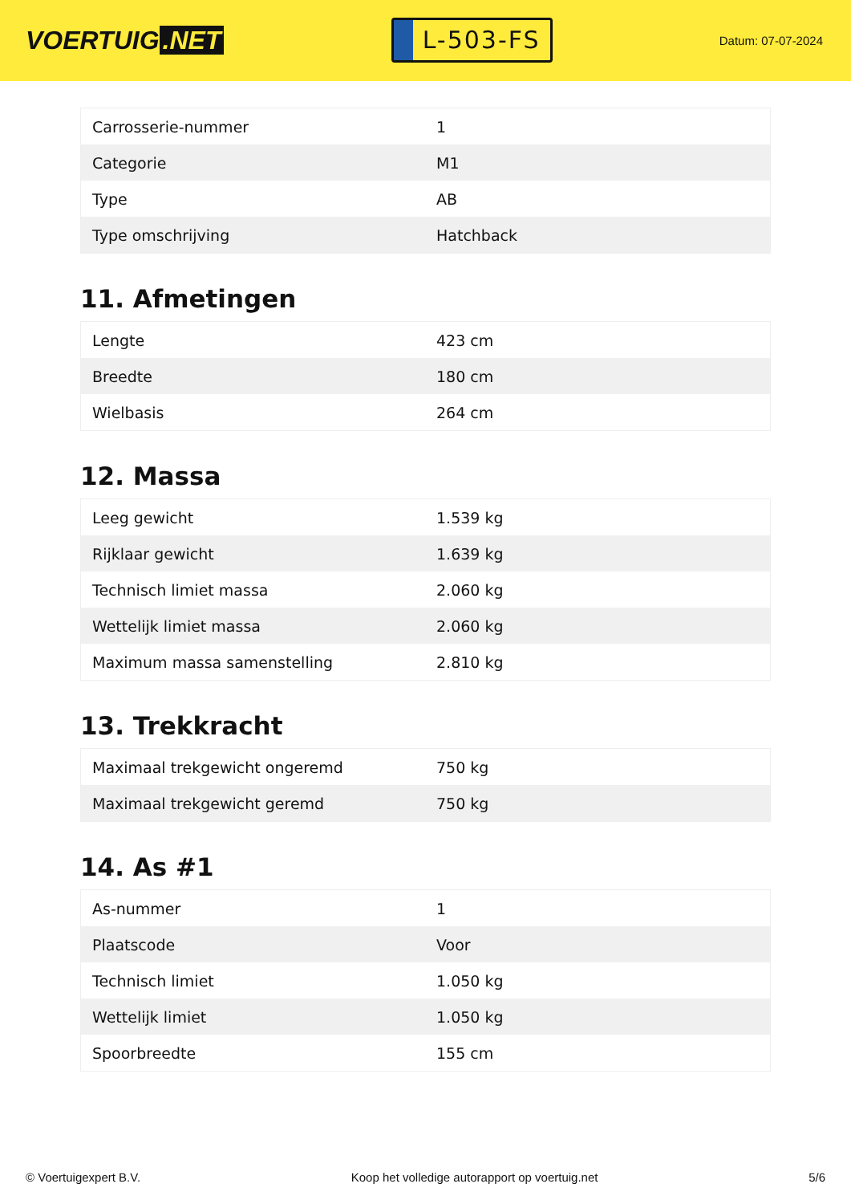VOERTUIG.NET
L-503-FS
Datum: 07-07-2024
| Carrosserie-nummer | 1 |
| Categorie | M1 |
| Type | AB |
| Type omschrijving | Hatchback |
11. Afmetingen
| Lengte | 423 cm |
| Breedte | 180 cm |
| Wielbasis | 264 cm |
12. Massa
| Leeg gewicht | 1.539 kg |
| Rijklaar gewicht | 1.639 kg |
| Technisch limiet massa | 2.060 kg |
| Wettelijk limiet massa | 2.060 kg |
| Maximum massa samenstelling | 2.810 kg |
13. Trekkracht
| Maximaal trekgewicht ongeremd | 750 kg |
| Maximaal trekgewicht geremd | 750 kg |
14. As #1
| As-nummer | 1 |
| Plaatscode | Voor |
| Technisch limiet | 1.050 kg |
| Wettelijk limiet | 1.050 kg |
| Spoorbreedte | 155 cm |
© Voertuigexpert B.V. Koop het volledige autorapport op voertuig.net 5/6